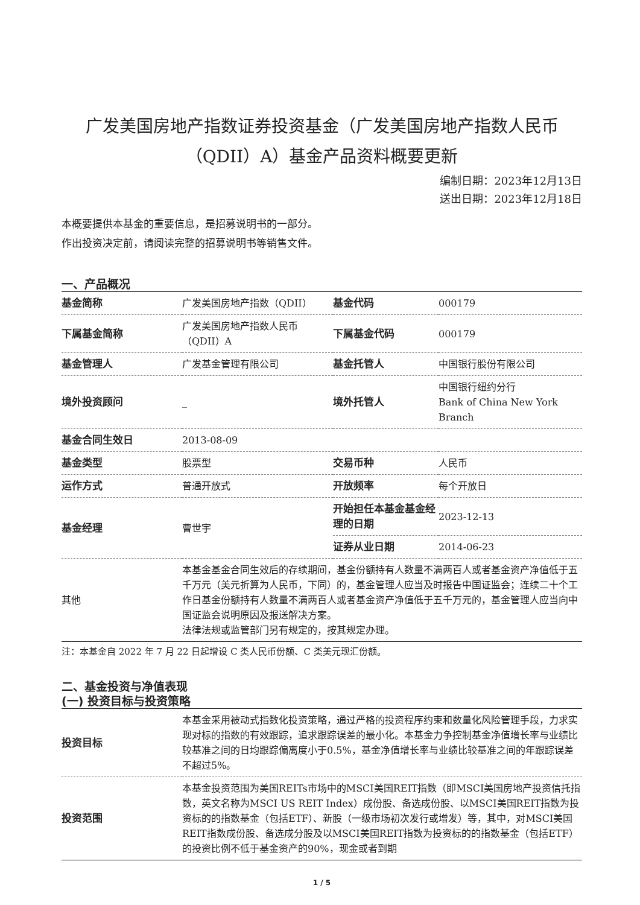广发美国房地产指数证券投资基金（广发美国房地产指数人民币（QDII）A）基金产品资料概要更新
编制日期：2023年12月13日
送出日期：2023年12月18日
本概要提供本基金的重要信息，是招募说明书的一部分。
作出投资决定前，请阅读完整的招募说明书等销售文件。
一、产品概况
| 基金简称 | 广发美国房地产指数（QDII） | 基金代码 | 000179 |
| 下属基金简称 | 广发美国房地产指数人民币（QDII）A | 下属基金代码 | 000179 |
| 基金管理人 | 广发基金管理有限公司 | 基金托管人 | 中国银行股份有限公司 |
| 境外投资顾问 | _ | 境外托管人 | 中国银行纽约分行 Bank of China New York Branch |
| 基金合同生效日 | 2013-08-09 | | |
| 基金类型 | 股票型 | 交易币种 | 人民币 |
| 运作方式 | 普通开放式 | 开放频率 | 每个开放日 |
| 基金经理 | 曹世宇 | 开始担任本基金基金经理的日期 | 2023-12-13 |
| | | 证券从业日期 | 2014-06-23 |
| 其他 | 本基金基金合同生效后的存续期间，基金份额持有人数量不满两百人或者基金资产净值低于五千万元（美元折算为人民币，下同）的，基金管理人应当及时报告中国证监会；连续二十个工作日基金份额持有人数量不满两百人或者基金资产净值低于五千万元的，基金管理人应当向中国证监会说明原因及报送解决方案。 法律法规或监管部门另有规定的，按其规定办理。 | | |
注：本基金自 2022 年 7 月 22 日起增设 C 类人民币份额、C 类美元现汇份额。
二、基金投资与净值表现
(一) 投资目标与投资策略
| 投资目标 | 本基金采用被动式指数化投资策略，通过严格的投资程序约束和数量化风险管理手段，力求实现对标的指数的有效跟踪，追求跟踪误差的最小化。本基金力争控制基金净值增长率与业绩比较基准之间的日均跟踪偏离度小于0.5%，基金净值增长率与业绩比较基准之间的年跟踪误差不超过5%。 |
| 投资范围 | 本基金投资范围为美国REITs市场中的MSCI美国REIT指数（即MSCI美国房地产投资信托指数，英文名称为MSCI US REIT Index）成份股、备选成份股、以MSCI美国REIT指数为投资标的的指数基金（包括ETF）、新股（一级市场初次发行或增发）等，其中，对MSCI美国REIT指数成份股、备选成分股及以MSCI美国REIT指数为投资标的的指数基金（包括ETF）的投资比例不低于基金资产的90%，现金或者到期 |
1 / 5